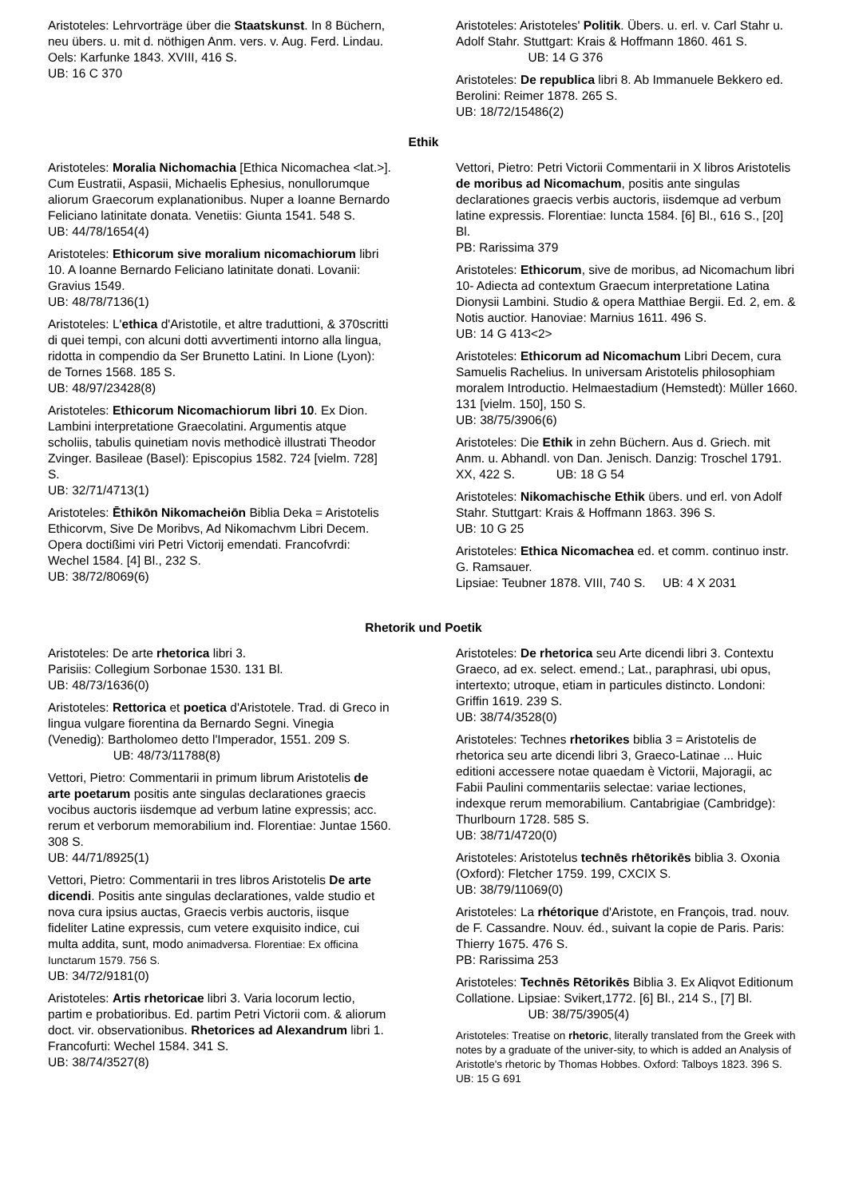Aristoteles: Lehrvorträge über die Staatskunst. In 8 Büchern, neu übers. u. mit d. nöthigen Anm. vers. v. Aug. Ferd. Lindau. Oels: Karfunke 1843. XVIII, 416 S.
UB: 16 C 370
Aristoteles: Aristoteles' Politik. Übers. u. erl. v. Carl Stahr u. Adolf Stahr. Stuttgart: Krais & Hoffmann 1860. 461 S. UB: 14 G 376
Aristoteles: De republica libri 8. Ab Immanuele Bekkero ed. Berolini: Reimer 1878. 265 S.
UB: 18/72/15486(2)
Ethik
Aristoteles: Moralia Nichomachia [Ethica Nicomachea <lat.>]. Cum Eustratii, Aspasii, Michaelis Ephesius, nonullorumque aliorum Graecorum explanationibus. Nuper a Ioanne Bernardo Feliciano latinitate donata. Venetiis: Giunta 1541. 548 S.
UB: 44/78/1654(4)
Aristoteles: Ethicorum sive moralium nicomachiorum libri 10. A Ioanne Bernardo Feliciano latinitate donati. Lovanii: Gravius 1549.
UB: 48/78/7136(1)
Aristoteles: L'ethica d'Aristotile, et altre traduttioni, & 370scritti di quei tempi, con alcuni dotti avvertimenti intorno alla lingua, ridotta in compendio da Ser Brunetto Latini. In Lione (Lyon): de Tornes 1568. 185 S.
UB: 48/97/23428(8)
Aristoteles: Ethicorum Nicomachiorum libri 10. Ex Dion. Lambini interpretatione Graecolatini. Argumentis atque scholiis, tabulis quinetiam novis methodicè illustrati Theodor Zvinger. Basileae (Basel): Episcopius 1582. 724 [vielm. 728] S.
UB: 32/71/4713(1)
Aristoteles: Ēthikōn Nikomacheiōn Biblia Deka = Aristotelis Ethicorvm, Sive De Moribvs, Ad Nikomachvm Libri Decem. Opera doctißimi viri Petri Victorij emendati. Francofvrdi: Wechel 1584. [4] Bl., 232 S.
UB: 38/72/8069(6)
Vettori, Pietro: Petri Victorii Commentarii in X libros Aristotelis de moribus ad Nicomachum, positis ante singulas declarationes graecis verbis auctoris, iisdemque ad verbum latine expressis. Florentiae: Iuncta 1584. [6] Bl., 616 S., [20] Bl.
PB: Rarissima 379
Aristoteles: Ethicorum, sive de moribus, ad Nicomachum libri 10- Adiecta ad contextum Graecum interpretatione Latina Dionysii Lambini. Studio & opera Matthiae Bergii. Ed. 2, em. & Notis auctior. Hanoviae: Marnius 1611. 496 S.
UB: 14 G 413<2>
Aristoteles: Ethicorum ad Nicomachum Libri Decem, cura Samuelis Rachelius. In universam Aristotelis philosophiam moralem Introductio. Helmaestadium (Hemstedt): Müller 1660. 131 [vielm. 150], 150 S.
UB: 38/75/3906(6)
Aristoteles: Die Ethik in zehn Büchern. Aus d. Griech. mit Anm. u. Abhandl. von Dan. Jenisch. Danzig: Troschel 1791. XX, 422 S. UB: 18 G 54
Aristoteles: Nikomachische Ethik übers. und erl. von Adolf Stahr. Stuttgart: Krais & Hoffmann 1863. 396 S.
UB: 10 G 25
Aristoteles: Ethica Nicomachea ed. et comm. continuo instr. G. Ramsauer.
Lipsiae: Teubner 1878. VIII, 740 S. UB: 4 X 2031
Rhetorik und Poetik
Aristoteles: De arte rhetorica libri 3.
Parisiis: Collegium Sorbonae 1530. 131 Bl.
UB: 48/73/1636(0)
Aristoteles: Rettorica et poetica d'Aristotele. Trad. di Greco in lingua vulgare fiorentina da Bernardo Segni. Vinegia (Venedig): Bartholomeo detto l'Imperador, 1551. 209 S. UB: 48/73/11788(8)
Vettori, Pietro: Commentarii in primum librum Aristotelis de arte poetarum positis ante singulas declarationes graecis vocibus auctoris iisdemque ad verbum latine expressis; acc. rerum et verborum memorabilium ind. Florentiae: Juntae 1560. 308 S.
UB: 44/71/8925(1)
Vettori, Pietro: Commentarii in tres libros Aristotelis De arte dicendi. Positis ante singulas declarationes, valde studio et nova cura ipsius auctas, Graecis verbis auctoris, iisque fideliter Latine expressis, cum vetere exquisito indice, cui multa addita, sunt, modo animadversa. Florentiae: Ex officina Iunctarum 1579. 756 S.
UB: 34/72/9181(0)
Aristoteles: Artis rhetoricae libri 3. Varia locorum lectio, partim e probatioribus. Ed. partim Petri Victorii com. & aliorum doct. vir. observationibus. Rhetorices ad Alexandrum libri 1. Francofurti: Wechel 1584. 341 S.
UB: 38/74/3527(8)
Aristoteles: De rhetorica seu Arte dicendi libri 3. Contextu Graeco, ad ex. select. emend.; Lat., paraphrasi, ubi opus, intertexto; utroque, etiam in particules distincto. Londoni: Griffin 1619. 239 S.
UB: 38/74/3528(0)
Aristoteles: Technes rhetorikes biblia 3 = Aristotelis de rhetorica seu arte dicendi libri 3, Graeco-Latinae ... Huic editioni accessere notae quaedam è Victorii, Majoragii, ac Fabii Paulini commentariis selectae: variae lectiones, indexque rerum memorabilium. Cantabrigiae (Cambridge): Thurlbourn 1728. 585 S.
UB: 38/71/4720(0)
Aristoteles: Aristotelus technēs rhētorikēs biblia 3. Oxonia (Oxford): Fletcher 1759. 199, CXCIX S.
UB: 38/79/11069(0)
Aristoteles: La rhétorique d'Aristote, en François, trad. nouv. de F. Cassandre. Nouv. éd., suivant la copie de Paris. Paris: Thierry 1675. 476 S.
PB: Rarissima 253
Aristoteles: Technēs Rētorikēs Biblia 3. Ex Aliqvot Editionum Collatione. Lipsiae: Svikert,1772. [6] Bl., 214 S., [7] Bl. UB: 38/75/3905(4)
Aristoteles: Treatise on rhetoric, literally translated from the Greek with notes by a graduate of the univer-sity, to which is added an Analysis of Aristotle's rhetoric by Thomas Hobbes. Oxford: Talboys 1823. 396 S. UB: 15 G 691